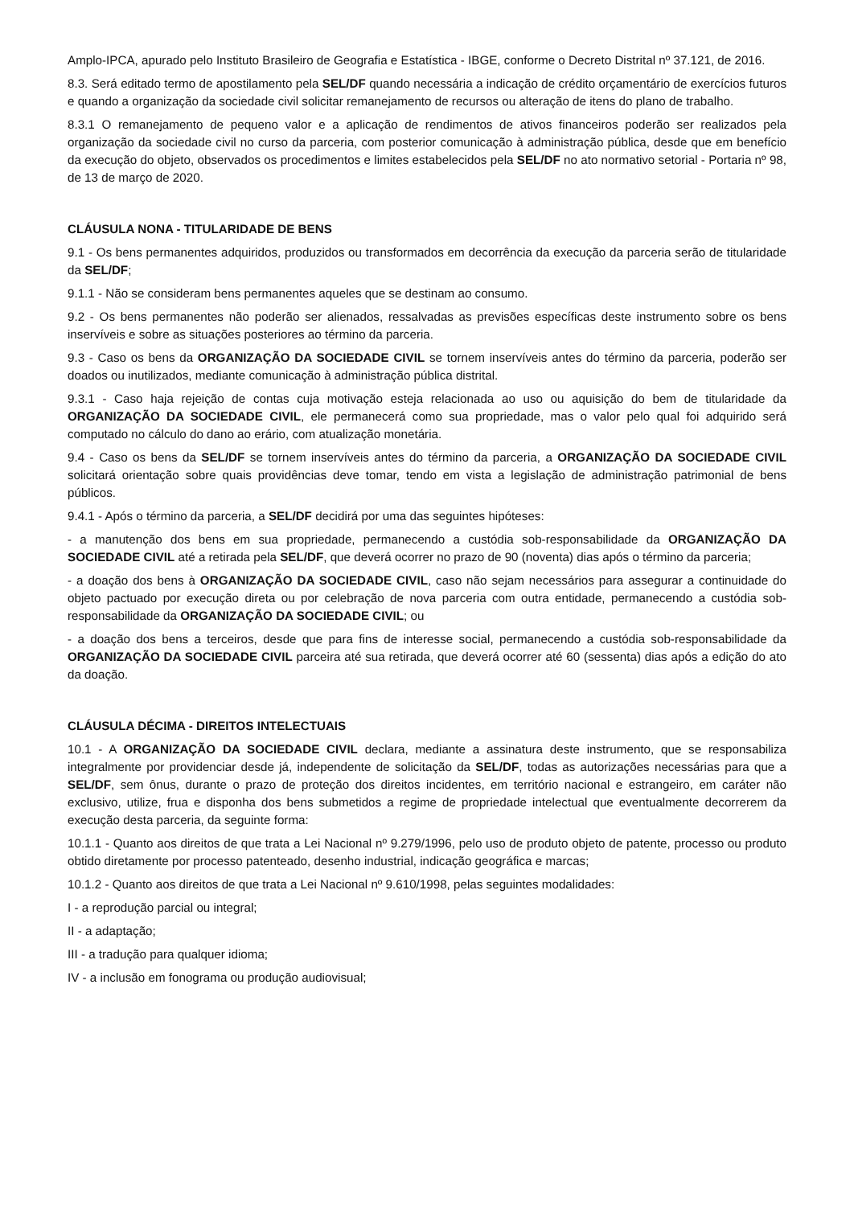Amplo-IPCA, apurado pelo Instituto Brasileiro de Geografia e Estatística - IBGE, conforme o Decreto Distrital nº 37.121, de 2016.
8.3. Será editado termo de apostilamento pela SEL/DF quando necessária a indicação de crédito orçamentário de exercícios futuros e quando a organização da sociedade civil solicitar remanejamento de recursos ou alteração de itens do plano de trabalho.
8.3.1 O remanejamento de pequeno valor e a aplicação de rendimentos de ativos financeiros poderão ser realizados pela organização da sociedade civil no curso da parceria, com posterior comunicação à administração pública, desde que em benefício da execução do objeto, observados os procedimentos e limites estabelecidos pela SEL/DF no ato normativo setorial - Portaria nº 98, de 13 de março de 2020.
CLÁUSULA NONA - TITULARIDADE DE BENS
9.1 - Os bens permanentes adquiridos, produzidos ou transformados em decorrência da execução da parceria serão de titularidade da SEL/DF;
9.1.1 - Não se consideram bens permanentes aqueles que se destinam ao consumo.
9.2 - Os bens permanentes não poderão ser alienados, ressalvadas as previsões específicas deste instrumento sobre os bens inservíveis e sobre as situações posteriores ao término da parceria.
9.3 - Caso os bens da ORGANIZAÇÃO DA SOCIEDADE CIVIL se tornem inservíveis antes do término da parceria, poderão ser doados ou inutilizados, mediante comunicação à administração pública distrital.
9.3.1 - Caso haja rejeição de contas cuja motivação esteja relacionada ao uso ou aquisição do bem de titularidade da ORGANIZAÇÃO DA SOCIEDADE CIVIL, ele permanecerá como sua propriedade, mas o valor pelo qual foi adquirido será computado no cálculo do dano ao erário, com atualização monetária.
9.4 - Caso os bens da SEL/DF se tornem inservíveis antes do término da parceria, a ORGANIZAÇÃO DA SOCIEDADE CIVIL solicitará orientação sobre quais providências deve tomar, tendo em vista a legislação de administração patrimonial de bens públicos.
9.4.1 - Após o término da parceria, a SEL/DF decidirá por uma das seguintes hipóteses:
- a manutenção dos bens em sua propriedade, permanecendo a custódia sob-responsabilidade da ORGANIZAÇÃO DA SOCIEDADE CIVIL até a retirada pela SEL/DF, que deverá ocorrer no prazo de 90 (noventa) dias após o término da parceria;
- a doação dos bens à ORGANIZAÇÃO DA SOCIEDADE CIVIL, caso não sejam necessários para assegurar a continuidade do objeto pactuado por execução direta ou por celebração de nova parceria com outra entidade, permanecendo a custódia sob-responsabilidade da ORGANIZAÇÃO DA SOCIEDADE CIVIL; ou
- a doação dos bens a terceiros, desde que para fins de interesse social, permanecendo a custódia sob-responsabilidade da ORGANIZAÇÃO DA SOCIEDADE CIVIL parceira até sua retirada, que deverá ocorrer até 60 (sessenta) dias após a edição do ato da doação.
CLÁUSULA DÉCIMA - DIREITOS INTELECTUAIS
10.1 - A ORGANIZAÇÃO DA SOCIEDADE CIVIL declara, mediante a assinatura deste instrumento, que se responsabiliza integralmente por providenciar desde já, independente de solicitação da SEL/DF, todas as autorizações necessárias para que a SEL/DF, sem ônus, durante o prazo de proteção dos direitos incidentes, em território nacional e estrangeiro, em caráter não exclusivo, utilize, frua e disponha dos bens submetidos a regime de propriedade intelectual que eventualmente decorrerem da execução desta parceria, da seguinte forma:
10.1.1 - Quanto aos direitos de que trata a Lei Nacional nº 9.279/1996, pelo uso de produto objeto de patente, processo ou produto obtido diretamente por processo patenteado, desenho industrial, indicação geográfica e marcas;
10.1.2 - Quanto aos direitos de que trata a Lei Nacional nº 9.610/1998, pelas seguintes modalidades:
I - a reprodução parcial ou integral;
II - a adaptação;
III - a tradução para qualquer idioma;
IV - a inclusão em fonograma ou produção audiovisual;